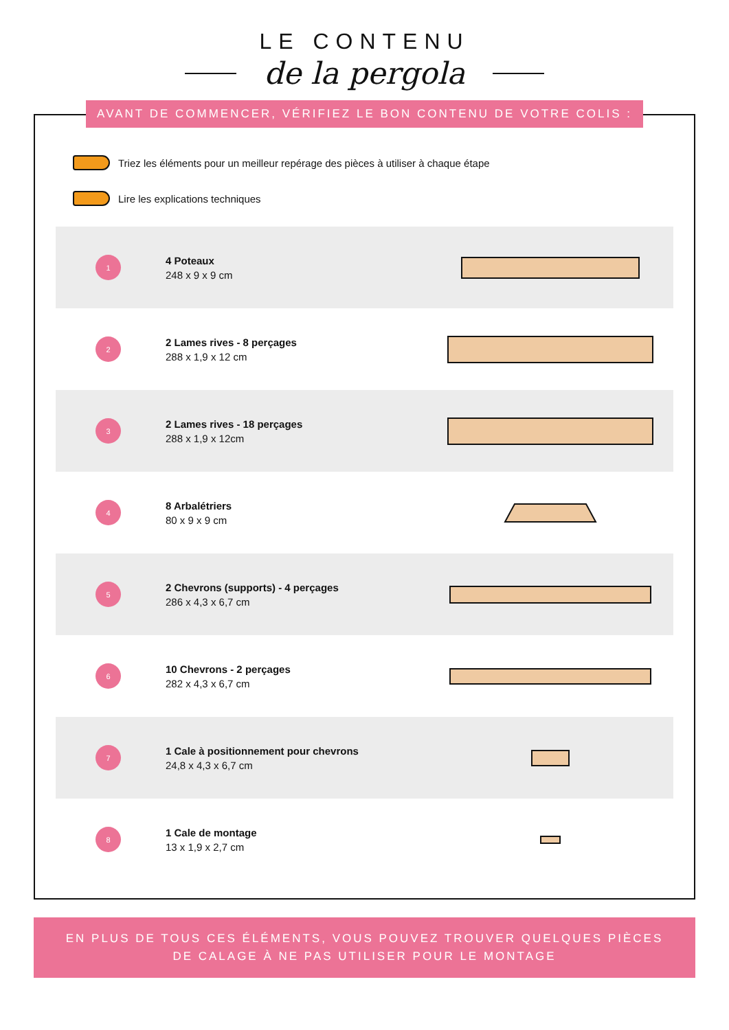LE CONTENU
de la pergola
AVANT DE COMMENCER, VÉRIFIEZ LE BON CONTENU DE VOTRE COLIS :
Triez les éléments pour un meilleur repérage des pièces à utiliser à chaque étape
Lire les explications techniques
1
4 Poteaux
248 x 9 x 9 cm
2
2 Lames rives - 8 perçages
288 x 1,9 x 12 cm
3
2 Lames rives - 18 perçages
288 x 1,9 x 12cm
4
8 Arbalétriers
80 x 9 x 9 cm
5
2 Chevrons (supports) - 4 perçages
286 x 4,3 x 6,7 cm
6
10 Chevrons - 2 perçages
282 x 4,3 x 6,7 cm
7
1 Cale à positionnement pour chevrons
24,8 x 4,3 x 6,7 cm
8
1 Cale de montage
13 x 1,9 x 2,7 cm
EN PLUS DE TOUS CES ÉLÉMENTS, VOUS POUVEZ TROUVER QUELQUES PIÈCES
DE CALAGE À NE PAS UTILISER POUR LE MONTAGE